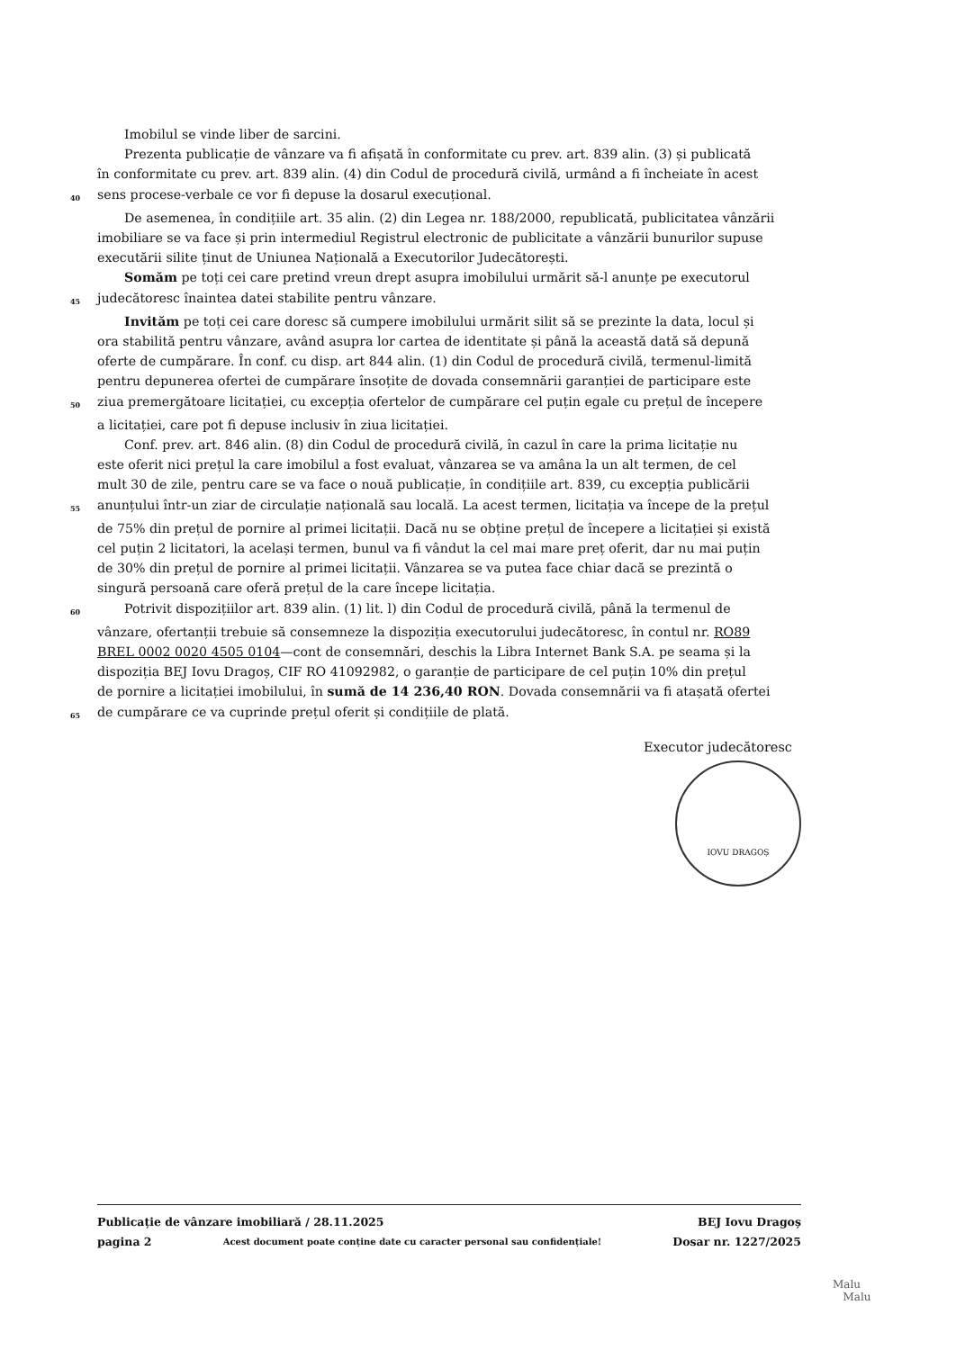Imobilul se vinde liber de sarcini.
Prezenta publicație de vânzare va fi afișată în conformitate cu prev. art. 839 alin. (3) și publicată
în conformitate cu prev. art. 839 alin. (4) din Codul de procedură civilă, urmând a fi încheiate în acest
40
sens procese-verbale ce vor fi depuse la dosarul execuțional.
De asemenea, în condițiile art. 35 alin. (2) din Legea nr. 188/2000, republicată, publicitatea vânzării
imobiliare se va face și prin intermediul Registrul electronic de publicitate a vânzării bunurilor supuse
executării silite ținut de Uniunea Națională a Executorilor Judecătorești.
Somăm pe toți cei care pretind vreun drept asupra imobilului urmărit să-l anunțe pe executorul
45
judecătoresc înaintea datei stabilite pentru vânzare.
Invităm pe toți cei care doresc să cumpere imobilului urmărit silit să se prezinte la data, locul și
ora stabilită pentru vânzare, având asupra lor cartea de identitate și până la această dată să depună
oferte de cumpărare. În conf. cu disp. art 844 alin. (1) din Codul de procedură civilă, termenul-limită
pentru depunerea ofertei de cumpărare însoțite de dovada consemnării garanției de participare este
50
ziua premergătoare licitației, cu excepția ofertelor de cumpărare cel puțin egale cu prețul de începere
a licitației, care pot fi depuse inclusiv în ziua licitației.
Conf. prev. art. 846 alin. (8) din Codul de procedură civilă, în cazul în care la prima licitație nu
este oferit nici prețul la care imobilul a fost evaluat, vânzarea se va amâna la un alt termen, de cel
mult 30 de zile, pentru care se va face o nouă publicație, în condițiile art. 839, cu excepția publicării
55
anunțului într-un ziar de circulație națională sau locală. La acest termen, licitația va începe de la prețul
de 75% din prețul de pornire al primei licitații. Dacă nu se obține prețul de începere a licitației și există
cel puțin 2 licitatori, la același termen, bunul va fi vândut la cel mai mare preț oferit, dar nu mai puțin
de 30% din prețul de pornire al primei licitații. Vânzarea se va putea face chiar dacă se prezintă o
singură persoană care oferă prețul de la care începe licitația.
60
Potrivit dispozițiilor art. 839 alin. (1) lit. l) din Codul de procedură civilă, până la termenul de
vânzare, ofertanții trebuie să consemneze la dispoziția executorului judecătoresc, în contul nr. RO89
BREL 0002 0020 4505 0104—cont de consemnări, deschis la Libra Internet Bank S.A. pe seama și la
dispoziția BEJ Iovu Dragoș, CIF RO 41092982, o garanție de participare de cel puțin 10% din prețul
de pornire a licitației imobilului, în sumă de 14 236,40 RON. Dovada consemnării va fi atașată ofertei
65
de cumpărare ce va cuprinde prețul oferit și condițiile de plată.
Executor judecătoresc
IOVU DRAGOȘ
Publicație de vânzare imobiliară / 28.11.2025 BEJ Iovu Dragoș
pagina 2 Acest document poate conține date cu caracter personal sau confidențiale! Dosar nr. 1227/2025
Malu
Malu